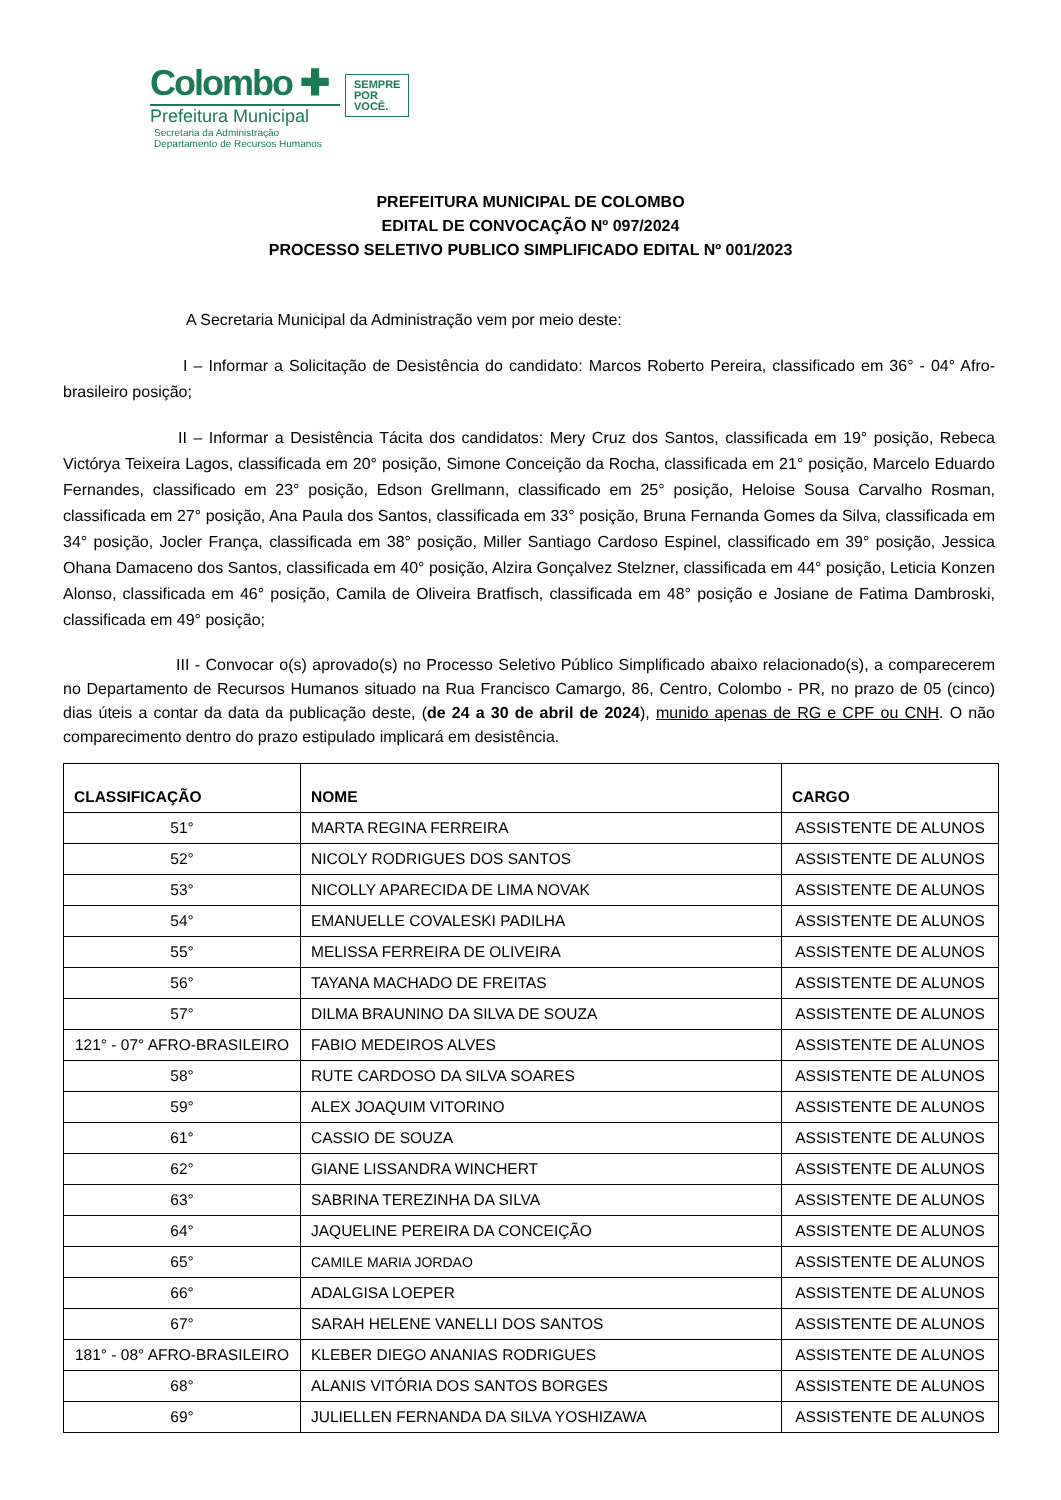Colombo ✚
Prefeitura Municipal
Secretaria da Administração
Departamento de Recursos Humanos
SEMPRE
POR
VOCÊ.
PREFEITURA MUNICIPAL DE COLOMBO
EDITAL DE CONVOCAÇÃO Nº 097/2024
PROCESSO SELETIVO PUBLICO SIMPLIFICADO EDITAL Nº 001/2023
A Secretaria Municipal da Administração vem por meio deste:
I – Informar a Solicitação de Desistência do candidato: Marcos Roberto Pereira, classificado em 36° - 04° Afro-brasileiro posição;
II – Informar a Desistência Tácita dos candidatos: Mery Cruz dos Santos, classificada em 19° posição, Rebeca Victórya Teixeira Lagos, classificada em 20° posição, Simone Conceição da Rocha, classificada em 21° posição, Marcelo Eduardo Fernandes, classificado em 23° posição, Edson Grellmann, classificado em 25° posição, Heloise Sousa Carvalho Rosman, classificada em 27° posição, Ana Paula dos Santos, classificada em 33° posição, Bruna Fernanda Gomes da Silva, classificada em 34° posição, Jocler França, classificada em 38° posição, Miller Santiago Cardoso Espinel, classificado em 39° posição, Jessica Ohana Damaceno dos Santos, classificada em 40° posição, Alzira Gonçalvez Stelzner, classificada em 44° posição, Leticia Konzen Alonso, classificada em 46° posição, Camila de Oliveira Bratfisch, classificada em 48° posição e Josiane de Fatima Dambroski, classificada em 49° posição;
III - Convocar o(s) aprovado(s) no Processo Seletivo Público Simplificado abaixo relacionado(s), a comparecerem no Departamento de Recursos Humanos situado na Rua Francisco Camargo, 86, Centro, Colombo - PR, no prazo de 05 (cinco) dias úteis a contar da data da publicação deste, (de 24 a 30 de abril de 2024), munido apenas de RG e CPF ou CNH. O não comparecimento dentro do prazo estipulado implicará em desistência.
| CLASSIFICAÇÃO | NOME | CARGO |
| --- | --- | --- |
| 51° | MARTA REGINA FERREIRA | ASSISTENTE DE ALUNOS |
| 52° | NICOLY RODRIGUES DOS SANTOS | ASSISTENTE DE ALUNOS |
| 53° | NICOLLY APARECIDA DE LIMA NOVAK | ASSISTENTE DE ALUNOS |
| 54° | EMANUELLE COVALESKI PADILHA | ASSISTENTE DE ALUNOS |
| 55° | MELISSA FERREIRA DE OLIVEIRA | ASSISTENTE DE ALUNOS |
| 56° | TAYANA MACHADO DE FREITAS | ASSISTENTE DE ALUNOS |
| 57° | DILMA BRAUNINO DA SILVA DE SOUZA | ASSISTENTE DE ALUNOS |
| 121° - 07° AFRO-BRASILEIRO | FABIO MEDEIROS ALVES | ASSISTENTE DE ALUNOS |
| 58° | RUTE CARDOSO DA SILVA SOARES | ASSISTENTE DE ALUNOS |
| 59° | ALEX JOAQUIM VITORINO | ASSISTENTE DE ALUNOS |
| 61° | CASSIO DE SOUZA | ASSISTENTE DE ALUNOS |
| 62° | GIANE LISSANDRA WINCHERT | ASSISTENTE DE ALUNOS |
| 63° | SABRINA TEREZINHA DA SILVA | ASSISTENTE DE ALUNOS |
| 64° | JAQUELINE PEREIRA DA CONCEIÇÃO | ASSISTENTE DE ALUNOS |
| 65° | CAMILE MARIA JORDAO | ASSISTENTE DE ALUNOS |
| 66° | ADALGISA LOEPER | ASSISTENTE DE ALUNOS |
| 67° | SARAH HELENE VANELLI DOS SANTOS | ASSISTENTE DE ALUNOS |
| 181° - 08° AFRO-BRASILEIRO | KLEBER DIEGO ANANIAS RODRIGUES | ASSISTENTE DE ALUNOS |
| 68° | ALANIS VITÓRIA DOS SANTOS BORGES | ASSISTENTE DE ALUNOS |
| 69° | JULIELLEN FERNANDA DA SILVA YOSHIZAWA | ASSISTENTE DE ALUNOS |